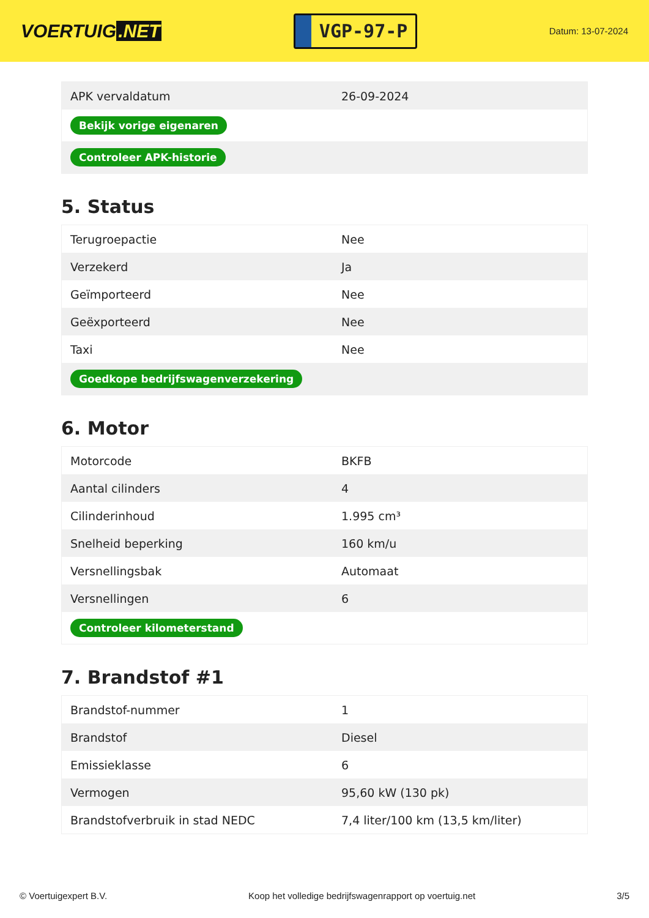VOERTUIG.NET
VGP-97-P
Datum: 13-07-2024
| APK vervaldatum | 26-09-2024 |
| Bekijk vorige eigenaren | |
| Controleer APK-historie | |
5. Status
| Terugroepactie | Nee |
| Verzekerd | Ja |
| Geïmporteerd | Nee |
| Geëxporteerd | Nee |
| Taxi | Nee |
| Goedkope bedrijfswagenverzekering | |
6. Motor
| Motorcode | BKFB |
| Aantal cilinders | 4 |
| Cilinderinhoud | 1.995 cm³ |
| Snelheid beperking | 160 km/u |
| Versnellingsbak | Automaat |
| Versnellingen | 6 |
| Controleer kilometerstand | |
7. Brandstof #1
| Brandstof-nummer | 1 |
| Brandstof | Diesel |
| Emissieklasse | 6 |
| Vermogen | 95,60 kW (130 pk) |
| Brandstofverbruik in stad NEDC | 7,4 liter/100 km (13,5 km/liter) |
© Voertuigexpert B.V. Koop het volledige bedrijfswagenrapport op voertuig.net 3/5